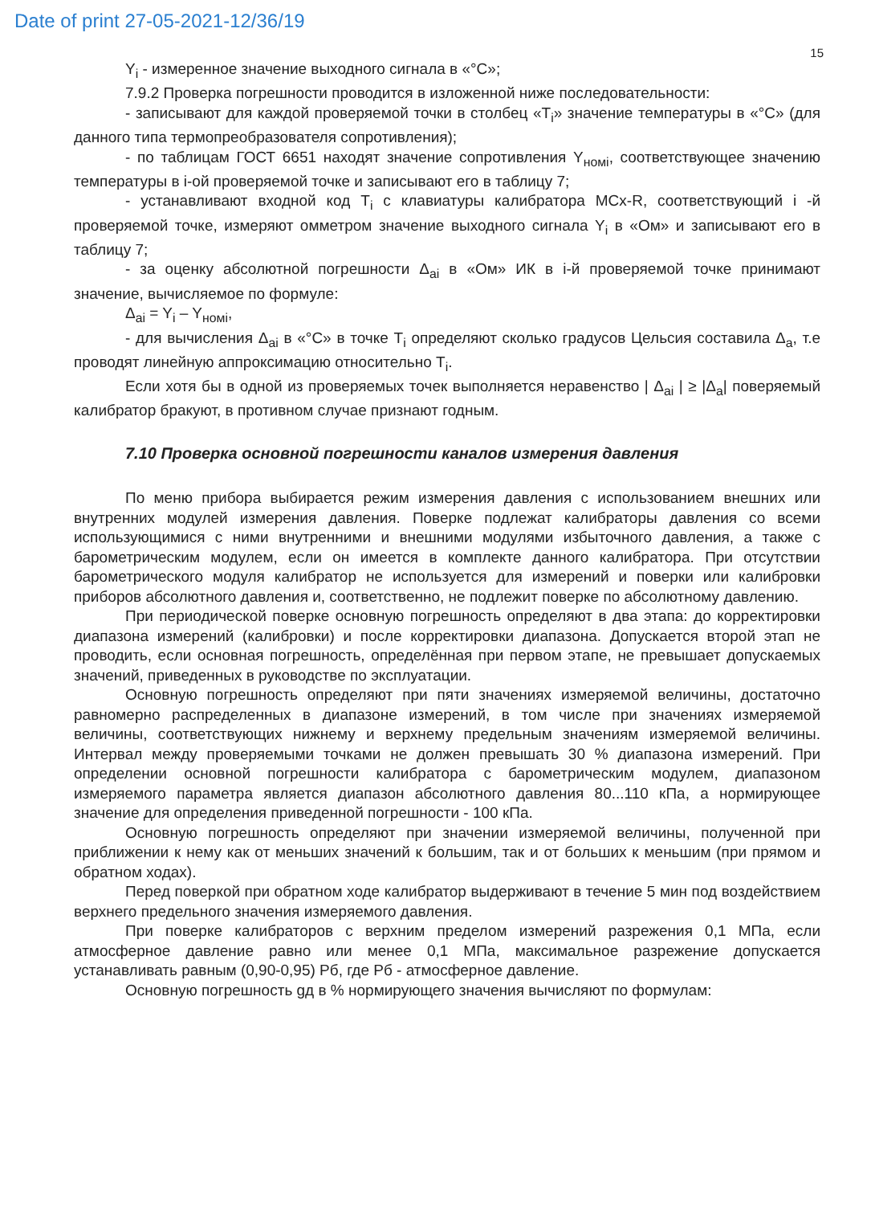Date of print 27-05-2021-12/36/19
15
Y<sub>i</sub> - измеренное значение выходного сигнала в «°С»;
7.9.2 Проверка погрешности проводится в изложенной ниже последовательности:
- записывают для каждой проверяемой точки в столбец «T<sub>i</sub>» значение температуры в «°С» (для данного типа термопреобразователя сопротивления);
- по таблицам ГОСТ 6651 находят значение сопротивления Y<sub>номi</sub>, соответствующее значению температуры в i-ой проверяемой точке и записывают его в таблицу 7;
- устанавливают входной код T<sub>i</sub> с клавиатуры калибратора MCx-R, соответствующий i -й проверяемой точке, измеряют омметром значение выходного сигнала Y<sub>i</sub> в «Ом» и записывают его в таблицу 7;
- за оценку абсолютной погрешности Δ<sub>ai</sub> в «Ом» ИК в i-й проверяемой точке принимают значение, вычисляемое по формуле:
Δ<sub>ai</sub> = Y<sub>i</sub> – Y<sub>номi</sub>,
- для вычисления Δ<sub>ai</sub> в «°С» в точке T<sub>i</sub> определяют сколько градусов Цельсия составила Δ<sub>a</sub>, т.е проводят линейную аппроксимацию относительно T<sub>i</sub>.
Если хотя бы в одной из проверяемых точек выполняется неравенство | Δ<sub>ai</sub> | ≥ |Δ<sub>a</sub>| поверяемый калибратор бракуют, в противном случае признают годным.
7.10 Проверка основной погрешности каналов измерения давления
По меню прибора выбирается режим измерения давления с использованием внешних или внутренних модулей измерения давления. Поверке подлежат калибраторы давления со всеми использующимися с ними внутренними и внешними модулями избыточного давления, а также с барометрическим модулем, если он имеется в комплекте данного калибратора. При отсутствии барометрического модуля калибратор не используется для измерений и поверки или калибровки приборов абсолютного давления и, соответственно, не подлежит поверке по абсолютному давлению.
При периодической поверке основную погрешность определяют в два этапа: до корректировки диапазона измерений (калибровки) и после корректировки диапазона. Допускается второй этап не проводить, если основная погрешность, определённая при первом этапе, не превышает допускаемых значений, приведенных в руководстве по эксплуатации.
Основную погрешность определяют при пяти значениях измеряемой величины, достаточно равномерно распределенных в диапазоне измерений, в том числе при значениях измеряемой величины, соответствующих нижнему и верхнему предельным значениям измеряемой величины. Интервал между проверяемыми точками не должен превышать 30 % диапазона измерений. При определении основной погрешности калибратора с барометрическим модулем, диапазоном измеряемого параметра является диапазон абсолютного давления 80...110 кПа, а нормирующее значение для определения приведенной погрешности - 100 кПа.
Основную погрешность определяют при значении измеряемой величины, полученной при приближении к нему как от меньших значений к большим, так и от больших к меньшим (при прямом и обратном ходах).
Перед поверкой при обратном ходе калибратор выдерживают в течение 5 мин под воздействием верхнего предельного значения измеряемого давления.
При поверке калибраторов с верхним пределом измерений разрежения 0,1 МПа, если атмосферное давление равно или менее 0,1 МПа, максимальное разрежение допускается устанавливать равным (0,90-0,95) Рб, где Рб - атмосферное давление.
Основную погрешность gд в % нормирующего значения вычисляют по формулам: